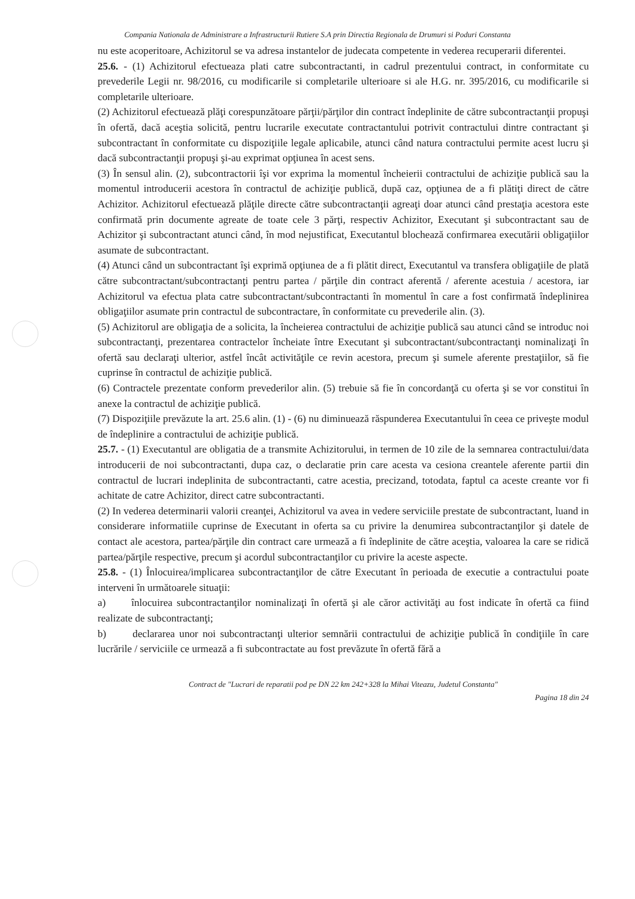Compania Nationala de Administrare a Infrastructurii Rutiere S.A prin Directia Regionala de Drumuri si Poduri Constanta
nu este acoperitoare, Achizitorul se va adresa instantelor de judecata competente in vederea recuperarii diferentei.
25.6. - (1) Achizitorul efectueaza plati catre subcontractanti, in cadrul prezentului contract, in conformitate cu prevederile Legii nr. 98/2016, cu modificarile si completarile ulterioare si ale H.G. nr. 395/2016, cu modificarile si completarile ulterioare.
(2) Achizitorul efectuează plăţi corespunzătoare părţii/părţilor din contract îndeplinite de către subcontractanţii propuşi în ofertă, dacă aceştia solicită, pentru lucrarile executate contractantului potrivit contractului dintre contractant şi subcontractant în conformitate cu dispoziţiile legale aplicabile, atunci când natura contractului permite acest lucru şi dacă subcontractanţii propuşi şi-au exprimat opţiunea în acest sens.
(3) În sensul alin. (2), subcontractorii îşi vor exprima la momentul încheierii contractului de achiziţie publică sau la momentul introducerii acestora în contractul de achiziţie publică, după caz, opţiunea de a fi plătiţi direct de către Achizitor. Achizitorul efectuează plăţile directe către subcontractanţii agreaţi doar atunci când prestaţia acestora este confirmată prin documente agreate de toate cele 3 părţi, respectiv Achizitor, Executant şi subcontractant sau de Achizitor şi subcontractant atunci când, în mod nejustificat, Executantul blochează confirmarea executării obligaţiilor asumate de subcontractant.
(4) Atunci când un subcontractant îşi exprimă opţiunea de a fi plătit direct, Executantul va transfera obligaţiile de plată către subcontractant/subcontractanţi pentru partea / părţile din contract aferentă / aferente acestuia / acestora, iar Achizitorul va efectua plata catre subcontractant/subcontractanti în momentul în care a fost confirmată îndeplinirea obligaţiilor asumate prin contractul de subcontractare, în conformitate cu prevederile alin. (3).
(5) Achizitorul are obligaţia de a solicita, la încheierea contractului de achiziţie publică sau atunci când se introduc noi subcontractanţi, prezentarea contractelor încheiate între Executant şi subcontractant/subcontractanţi nominalizaţi în ofertă sau declaraţi ulterior, astfel încât activităţile ce revin acestora, precum şi sumele aferente prestaţiilor, să fie cuprinse în contractul de achiziţie publică.
(6) Contractele prezentate conform prevederilor alin. (5) trebuie să fie în concordanţă cu oferta şi se vor constitui în anexe la contractul de achiziţie publică.
(7) Dispoziţiile prevăzute la art. 25.6 alin. (1) - (6) nu diminuează răspunderea Executantului în ceea ce priveşte modul de îndeplinire a contractului de achiziţie publică.
25.7. - (1) Executantul are obligatia de a transmite Achizitorului, in termen de 10 zile de la semnarea contractului/data introducerii de noi subcontractanti, dupa caz, o declaratie prin care acesta va cesiona creantele aferente partii din contractul de lucrari indeplinita de subcontractanti, catre acestia, precizand, totodata, faptul ca aceste creante vor fi achitate de catre Achizitor, direct catre subcontractanti.
(2) In vederea determinarii valorii creanţei, Achizitorul va avea in vedere serviciile prestate de subcontractant, luand in considerare informatiile cuprinse de Executant in oferta sa cu privire la denumirea subcontractanţilor şi datele de contact ale acestora, partea/părţile din contract care urmează a fi îndeplinite de către aceştia, valoarea la care se ridică partea/părţile respective, precum şi acordul subcontractanţilor cu privire la aceste aspecte.
25.8. - (1) Înlocuirea/implicarea subcontractanţilor de către Executant în perioada de executie a contractului poate interveni în următoarele situaţii:
a) înlocuirea subcontractanţilor nominalizaţi în ofertă şi ale căror activităţi au fost indicate în ofertă ca fiind realizate de subcontractanţi;
b) declararea unor noi subcontractanţi ulterior semnării contractului de achiziţie publică în condiţiile în care lucrările / serviciile ce urmează a fi subcontractate au fost prevăzute în ofertă fără a
Contract de "Lucrari de reparatii pod pe DN 22 km 242+328 la Mihai Viteazu, Judetul Constanta"
Pagina 18 din 24